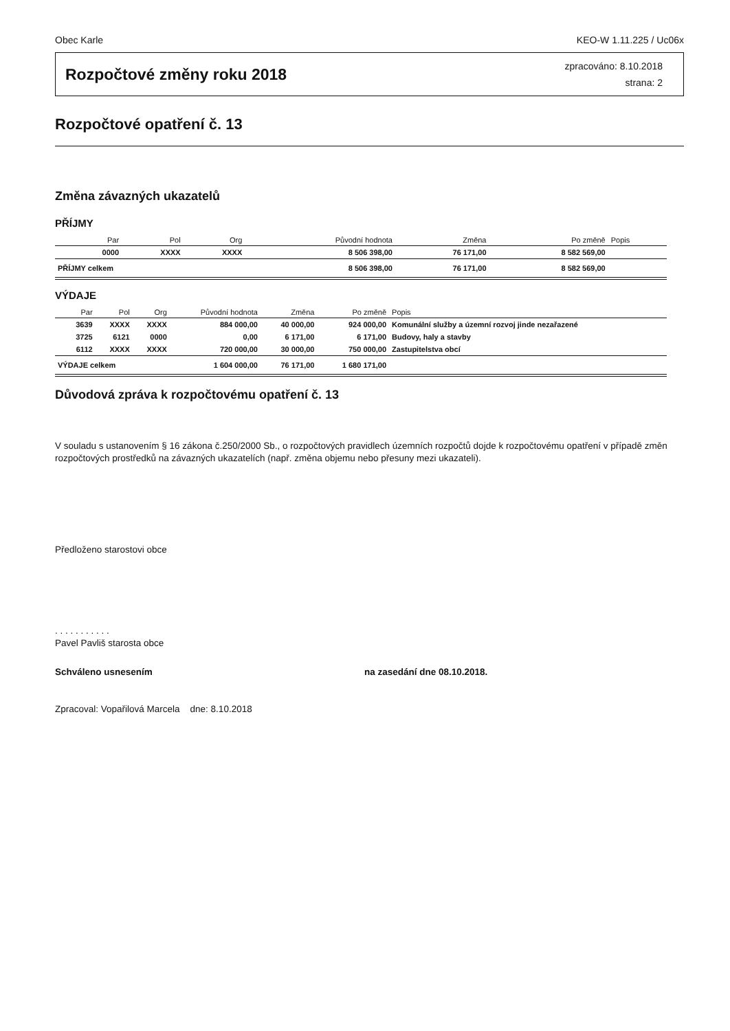Obec Karle KEO-W 1.11.225 / Uc06x
Rozpočtové změny roku 2018
zpracováno: 8.10.2018
strana: 2
Rozpočtové opatření č. 13
Změna závazných ukazatelů
PŘÍJMY
| | Par | Pol | Org | Původní hodnota | Změna | Po změně | Popis |
| --- | --- | --- | --- | --- | --- | --- | --- |
| | 0000 | XXXX | XXXX | 8 506 398,00 | 76 171,00 | 8 582 569,00 | |
| PŘÍJMY celkem | | | | 8 506 398,00 | 76 171,00 | 8 582 569,00 | |
VÝDAJE
| | Par | Pol | Org | Původní hodnota | Změna | Po změně | Popis |
| --- | --- | --- | --- | --- | --- | --- | --- |
| | 3639 | XXXX | XXXX | 884 000,00 | 40 000,00 | 924 000,00 | Komunální služby a územní rozvoj jinde nezařazené |
| | 3725 | 6121 | 0000 | 0,00 | 6 171,00 | 6 171,00 | Budovy, haly a stavby |
| | 6112 | XXXX | XXXX | 720 000,00 | 30 000,00 | 750 000,00 | Zastupitelstva obcí |
| VÝDAJE celkem | | | | 1 604 000,00 | 76 171,00 | 1 680 171,00 | |
Důvodová zpráva k rozpočtovému opatření č. 13
V souladu s ustanovením § 16 zákona č.250/2000 Sb., o rozpočtových pravidlech územních rozpočtů dojde k rozpočtovému opatření v případě změn rozpočtových prostředků na závazných ukazatelích (např. změna objemu nebo přesuny mezi ukazateli).
Předloženo starostovi obce
. . . . . . . . . . .
Pavel Pavliš starosta obce
Schváleno usnesením na zasedání dne 08.10.2018.
Zpracoval: Vopařilová Marcela dne: 8.10.2018